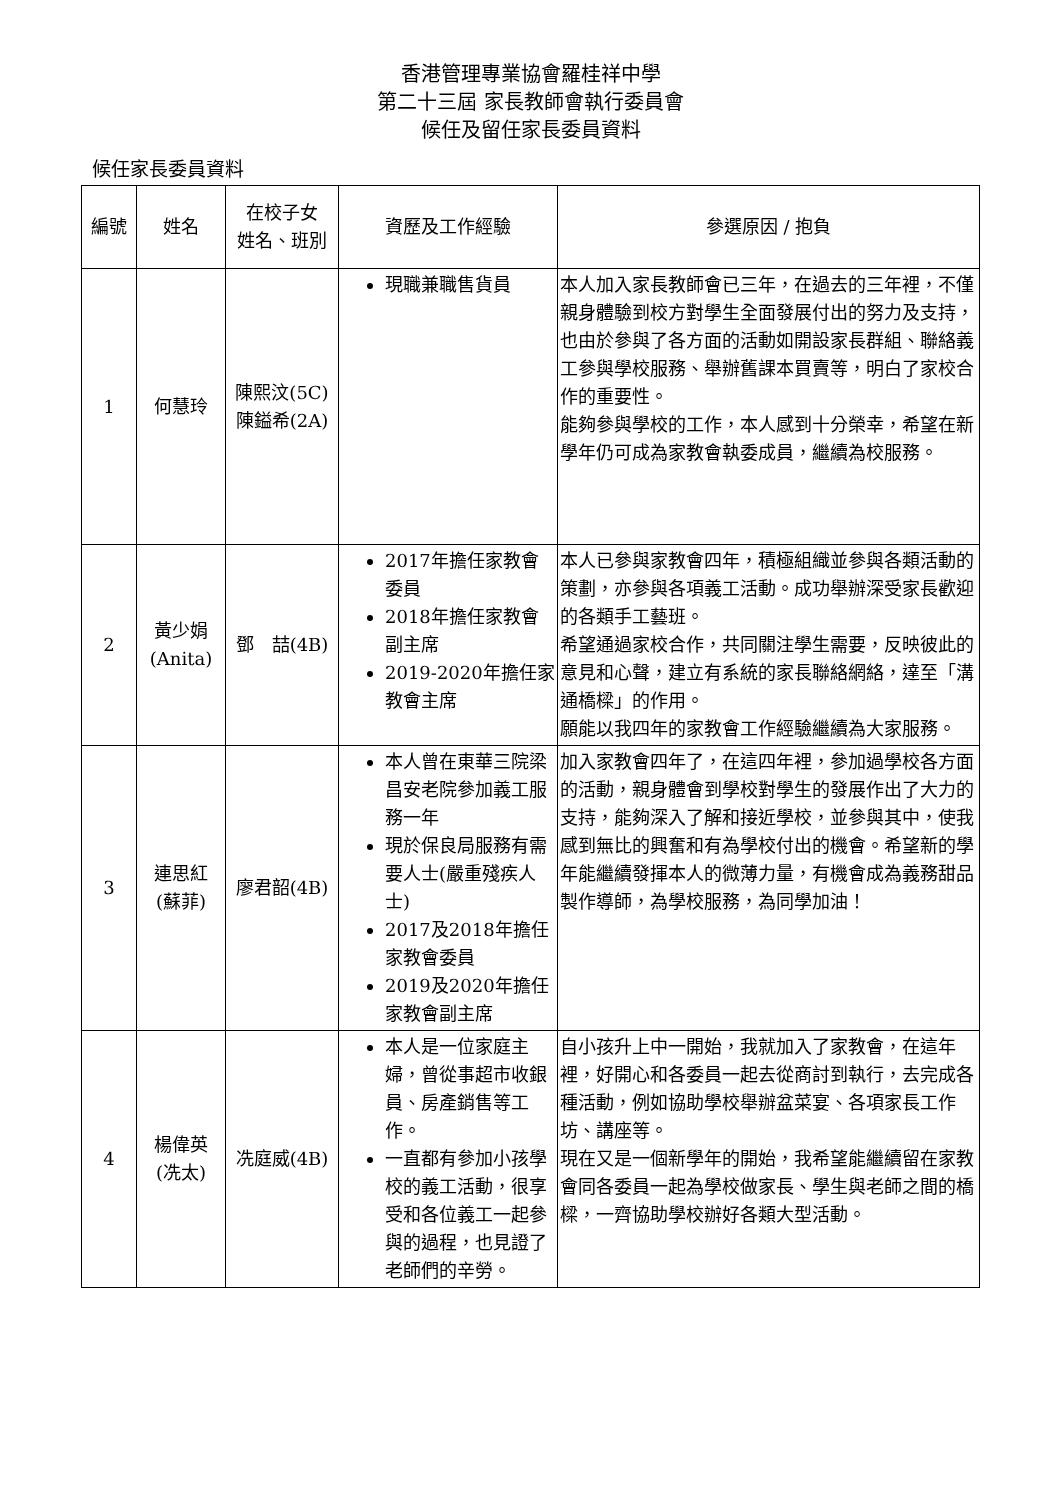香港管理專業協會羅桂祥中學
第二十三屆 家長教師會執行委員會
候任及留任家長委員資料
候任家長委員資料
| 編號 | 姓名 | 在校子女 姓名、班別 | 資歷及工作經驗 | 參選原因 / 抱負 |
| --- | --- | --- | --- | --- |
| 1 | 何慧玲 | 陳熙汶(5C) 陳鎰希(2A) | 現職兼職售貨員 | 本人加入家長教師會已三年，在過去的三年裡，不僅親身體驗到校方對學生全面發展付出的努力及支持，也由於參與了各方面的活動如開設家長群組、聯絡義工參與學校服務、舉辦舊課本買賣等，明白了家校合作的重要性。 能夠參與學校的工作，本人感到十分榮幸，希望在新學年仍可成為家教會執委成員，繼續為校服務。 |
| 2 | 黃少娟 (Anita) | 鄧 喆(4B) | 2017年擔任家教會委員 2018年擔任家教會副主席 2019-2020年擔任家教會主席 | 本人已參與家教會四年，積極組織並參與各類活動的策劃，亦參與各項義工活動。成功舉辦深受家長歡迎的各類手工藝班。 希望通過家校合作，共同關注學生需要，反映彼此的意見和心聲，建立有系統的家長聯絡網絡，達至「溝通橋樑」的作用。 願能以我四年的家教會工作經驗繼續為大家服務。 |
| 3 | 連思紅 (蘇菲) | 廖君韶(4B) | 本人曾在東華三院梁昌安老院參加義工服務一年 現於保良局服務有需要人士(嚴重殘疾人士) 2017及2018年擔任家教會委員 2019及2020年擔任家教會副主席 | 加入家教會四年了，在這四年裡，參加過學校各方面的活動，親身體會到學校對學生的發展作出了大力的支持，能夠深入了解和接近學校，並參與其中，使我感到無比的興奮和有為學校付出的機會。希望新的學年能繼續發揮本人的微薄力量，有機會成為義務甜品製作導師，為學校服務，為同學加油！ |
| 4 | 楊偉英 (冼太) | 冼庭威(4B) | 本人是一位家庭主婦，曾從事超市收銀員、房產銷售等工作。 一直都有參加小孩學校的義工活動，很享受和各位義工一起參與的過程，也見證了老師們的辛勞。 | 自小孩升上中一開始，我就加入了家教會，在這年裡，好開心和各委員一起去從商討到執行，去完成各種活動，例如協助學校舉辦盆菜宴、各項家長工作坊、講座等。 現在又是一個新學年的開始，我希望能繼續留在家教會同各委員一起為學校做家長、學生與老師之間的橋樑，一齊協助學校辦好各類大型活動。 |